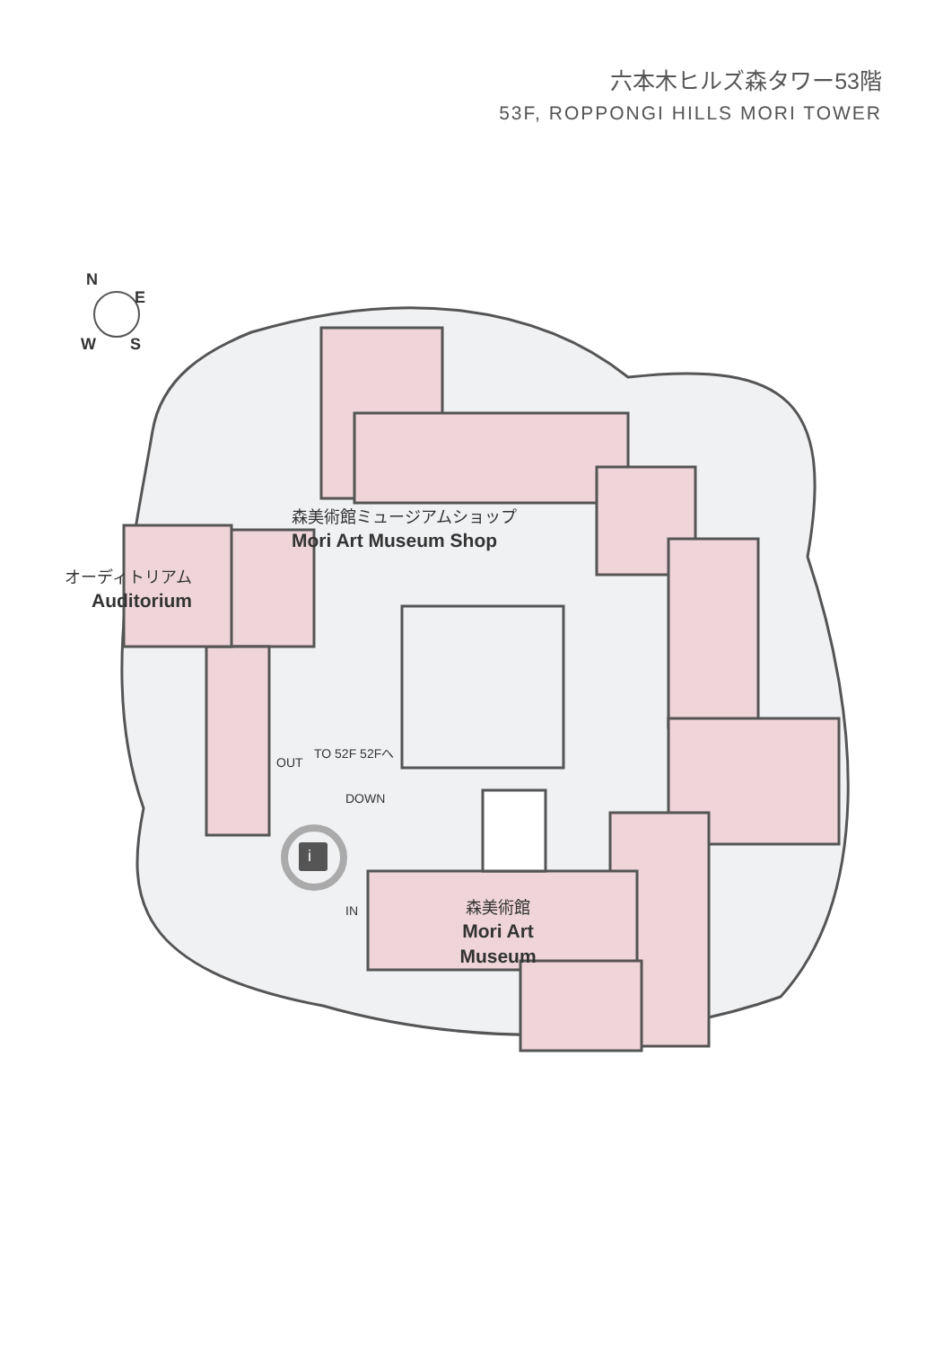六本木ヒルズ森タワー53階
53F, ROPPONGI HILLS MORI TOWER
N
E
W S
森美術館ミュージアムショップ
Mori Art Museum Shop
オーディトリアム
Auditorium
森美術館
Mori Art Museum
OUT
TO 52F 52Fへ
DOWN
IN
i